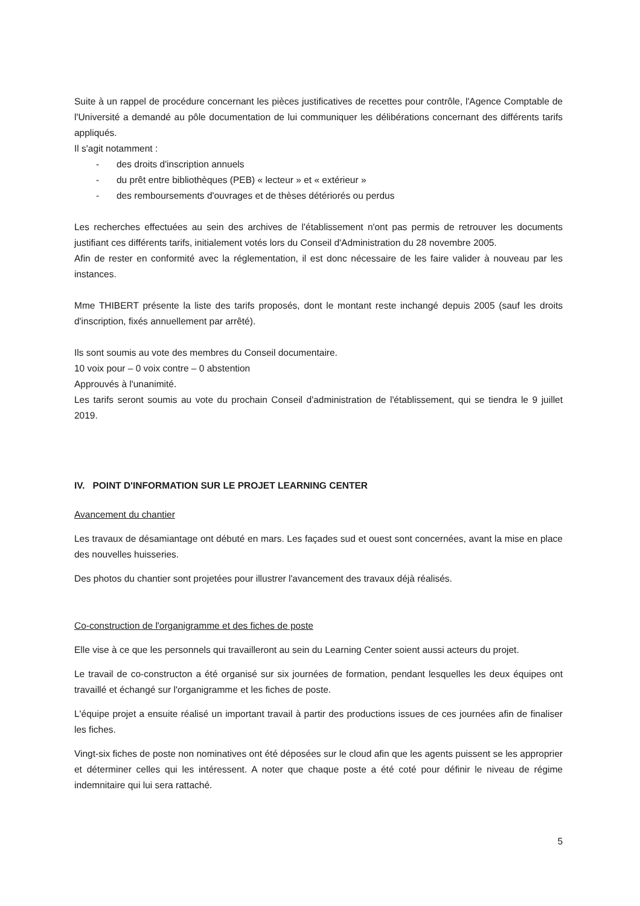Suite à un rappel de procédure concernant les pièces justificatives de recettes pour contrôle, l'Agence Comptable de l'Université a demandé au pôle documentation de lui communiquer les délibérations concernant des différents tarifs appliqués.
Il s'agit notamment :
- des droits d'inscription annuels
- du prêt entre bibliothèques (PEB) « lecteur » et « extérieur »
- des remboursements d'ouvrages et de thèses détériorés ou perdus
Les recherches effectuées au sein des archives de l'établissement n'ont pas permis de retrouver les documents justifiant ces différents tarifs, initialement votés lors du Conseil d'Administration du 28 novembre 2005.
Afin de rester en conformité avec la réglementation, il est donc nécessaire de les faire valider à nouveau par les instances.
Mme THIBERT présente la liste des tarifs proposés, dont le montant reste inchangé depuis 2005 (sauf les droits d'inscription, fixés annuellement par arrêté).
Ils sont soumis au vote des membres du Conseil documentaire.
10 voix pour – 0 voix contre – 0 abstention
Approuvés à l'unanimité.
Les tarifs seront soumis au vote du prochain Conseil d'administration de l'établissement, qui se tiendra le 9 juillet 2019.
IV. POINT D'INFORMATION SUR LE PROJET LEARNING CENTER
Avancement du chantier
Les travaux de désamiantage ont débuté en mars. Les façades sud et ouest sont concernées, avant la mise en place des nouvelles huisseries.
Des photos du chantier sont projetées pour illustrer l'avancement des travaux déjà réalisés.
Co-construction de l'organigramme et des fiches de poste
Elle vise à ce que les personnels qui travailleront au sein du Learning Center soient aussi acteurs du projet.
Le travail de co-constructon a été organisé sur six journées de formation, pendant lesquelles les deux équipes ont travaillé et échangé sur l'organigramme et les fiches de poste.
L'équipe projet a ensuite réalisé un important travail à partir des productions issues de ces journées afin de finaliser les fiches.
Vingt-six fiches de poste non nominatives ont été déposées sur le cloud afin que les agents puissent se les approprier et déterminer celles qui les intéressent. A noter que chaque poste a été coté pour définir le niveau de régime indemnitaire qui lui sera rattaché.
5